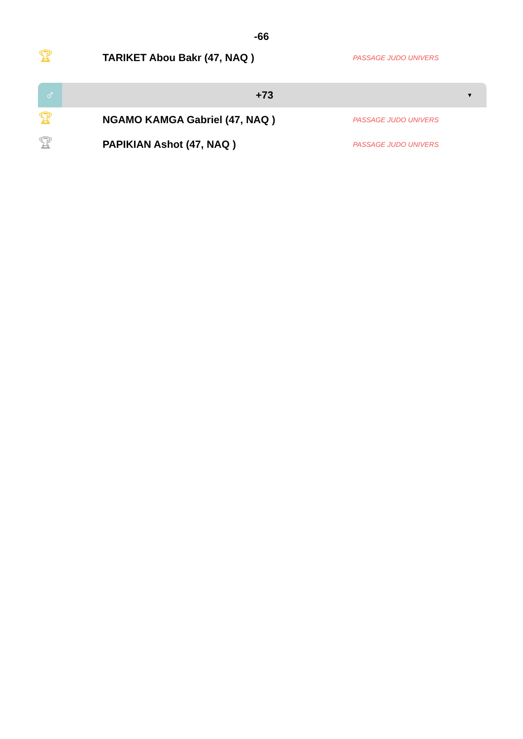-66
🏆︎ TARIKET Abou Bakr (47, NAQ ) PASSAGE JUDO UNIVERS
♂ +73 ▼
🏆︎ NGAMO KAMGA Gabriel (47, NAQ ) PASSAGE JUDO UNIVERS
🏆︎ PAPIKIAN Ashot (47, NAQ ) PASSAGE JUDO UNIVERS